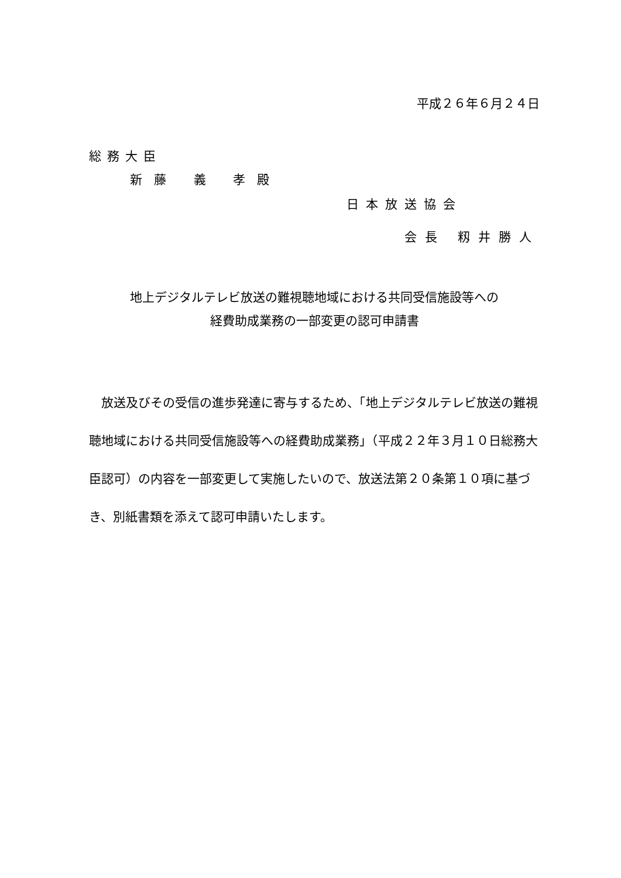平成２６年６月２４日
総務大臣
新藤 義 孝殿
日本放送協会
会長 籾井勝人
地上デジタルテレビ放送の難視聴地域における共同受信施設等への
経費助成業務の一部変更の認可申請書
　放送及びその受信の進歩発達に寄与するため、「地上デジタルテレビ放送の難視聴地域における共同受信施設等への経費助成業務」（平成２２年３月１０日総務大臣認可）の内容を一部変更して実施したいので、放送法第２０条第１０項に基づき、別紙書類を添えて認可申請いたします。